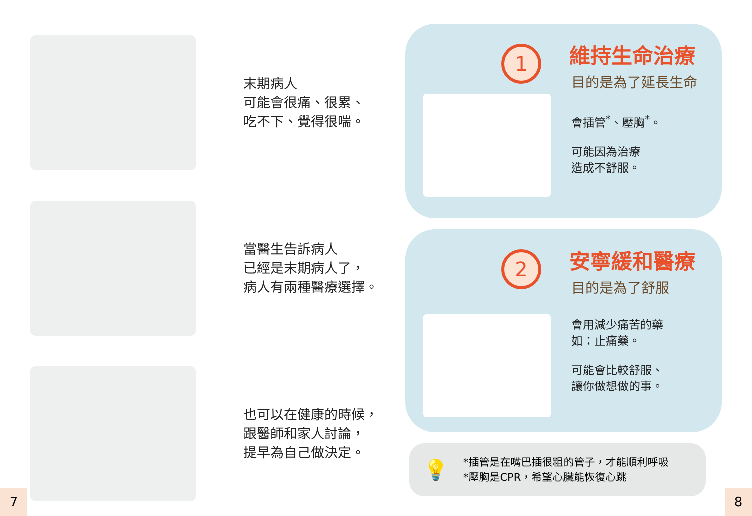末期病人
可能會很痛、很累、
吃不下、覺得很喘。
當醫生告訴病人
已經是末期病人了，
病人有兩種醫療選擇。
也可以在健康的時候，
跟醫師和家人討論，
提早為自己做決定。
1
維持生命治療
目的是為了延長生命
會插管<sup>*</sup>、壓胸<sup>*</sup>。
可能因為治療
造成不舒服。
2
安寧緩和醫療
目的是為了舒服
會用減少痛苦的藥
如：止痛藥。
可能會比較舒服、
讓你做想做的事。
💡
*插管是在嘴巴插很粗的管子，才能順利呼吸
*壓胸是CPR，希望心臟能恢復心跳
7 8